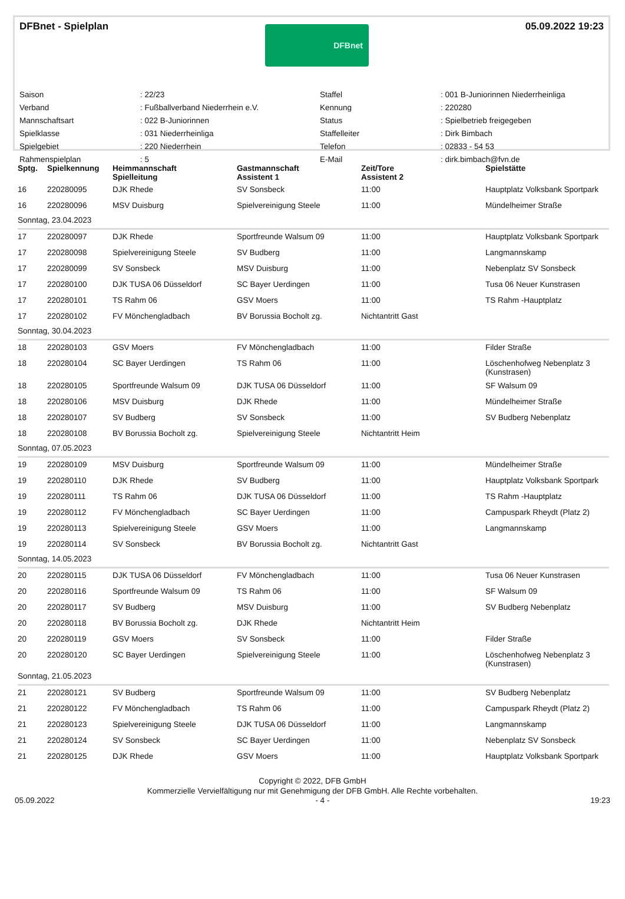DFBnet - Spielplan
DFBnet
05.09.2022 19:23
Saison: 22/23 Staffel: 001 B-Juniorinnen Niederrheinliga Verband: Fußballverband Niederrhein e.V. Kennung: 220280 Mannschaftsart: 022 B-Juniorinnen Status: Spielbetrieb freigegeben Spielklasse: 031 Niederrheinliga Staffelleiter: Dirk Bimbach Spielgebiet: 220 Niederrhein Telefon: 02833 - 54 53 Rahmenspielplan: 5 E-Mail: dirk.bimbach@fvn.de
| Sptg. | Spielkennung | Heimmannschaft Spielleitung | Gastmannschaft Assistent 1 | Zeit/Tore Assistent 2 | Spielstätte |
| --- | --- | --- | --- | --- | --- |
| 16 | 220280095 | DJK Rhede | SV Sonsbeck | 11:00 | Hauptplatz Volksbank Sportpark |
| 16 | 220280096 | MSV Duisburg | Spielvereinigung Steele | 11:00 | Mündelheimer Straße |
| Sonntag, 23.04.2023 | | | | | |
| 17 | 220280097 | DJK Rhede | Sportfreunde Walsum 09 | 11:00 | Hauptplatz Volksbank Sportpark |
| 17 | 220280098 | Spielvereinigung Steele | SV Budberg | 11:00 | Langmannskamp |
| 17 | 220280099 | SV Sonsbeck | MSV Duisburg | 11:00 | Nebenplatz SV Sonsbeck |
| 17 | 220280100 | DJK TUSA 06 Düsseldorf | SC Bayer Uerdingen | 11:00 | Tusa 06 Neuer Kunstrasen |
| 17 | 220280101 | TS Rahm 06 | GSV Moers | 11:00 | TS Rahm -Hauptplatz |
| 17 | 220280102 | FV Mönchengladbach | BV Borussia Bocholt zg. | Nichtantritt Gast | |
| Sonntag, 30.04.2023 | | | | | |
| 18 | 220280103 | GSV Moers | FV Mönchengladbach | 11:00 | Filder Straße |
| 18 | 220280104 | SC Bayer Uerdingen | TS Rahm 06 | 11:00 | Löschenhofweg Nebenplatz 3 (Kunstrasen) |
| 18 | 220280105 | Sportfreunde Walsum 09 | DJK TUSA 06 Düsseldorf | 11:00 | SF Walsum 09 |
| 18 | 220280106 | MSV Duisburg | DJK Rhede | 11:00 | Mündelheimer Straße |
| 18 | 220280107 | SV Budberg | SV Sonsbeck | 11:00 | SV Budberg Nebenplatz |
| 18 | 220280108 | BV Borussia Bocholt zg. | Spielvereinigung Steele | Nichtantritt Heim | |
| Sonntag, 07.05.2023 | | | | | |
| 19 | 220280109 | MSV Duisburg | Sportfreunde Walsum 09 | 11:00 | Mündelheimer Straße |
| 19 | 220280110 | DJK Rhede | SV Budberg | 11:00 | Hauptplatz Volksbank Sportpark |
| 19 | 220280111 | TS Rahm 06 | DJK TUSA 06 Düsseldorf | 11:00 | TS Rahm -Hauptplatz |
| 19 | 220280112 | FV Mönchengladbach | SC Bayer Uerdingen | 11:00 | Campuspark Rheydt (Platz 2) |
| 19 | 220280113 | Spielvereinigung Steele | GSV Moers | 11:00 | Langmannskamp |
| 19 | 220280114 | SV Sonsbeck | BV Borussia Bocholt zg. | Nichtantritt Gast | |
| Sonntag, 14.05.2023 | | | | | |
| 20 | 220280115 | DJK TUSA 06 Düsseldorf | FV Mönchengladbach | 11:00 | Tusa 06 Neuer Kunstrasen |
| 20 | 220280116 | Sportfreunde Walsum 09 | TS Rahm 06 | 11:00 | SF Walsum 09 |
| 20 | 220280117 | SV Budberg | MSV Duisburg | 11:00 | SV Budberg Nebenplatz |
| 20 | 220280118 | BV Borussia Bocholt zg. | DJK Rhede | Nichtantritt Heim | |
| 20 | 220280119 | GSV Moers | SV Sonsbeck | 11:00 | Filder Straße |
| 20 | 220280120 | SC Bayer Uerdingen | Spielvereinigung Steele | 11:00 | Löschenhofweg Nebenplatz 3 (Kunstrasen) |
| Sonntag, 21.05.2023 | | | | | |
| 21 | 220280121 | SV Budberg | Sportfreunde Walsum 09 | 11:00 | SV Budberg Nebenplatz |
| 21 | 220280122 | FV Mönchengladbach | TS Rahm 06 | 11:00 | Campuspark Rheydt (Platz 2) |
| 21 | 220280123 | Spielvereinigung Steele | DJK TUSA 06 Düsseldorf | 11:00 | Langmannskamp |
| 21 | 220280124 | SV Sonsbeck | SC Bayer Uerdingen | 11:00 | Nebenplatz SV Sonsbeck |
| 21 | 220280125 | DJK Rhede | GSV Moers | 11:00 | Hauptplatz Volksbank Sportpark |
Copyright © 2022, DFB GmbH
Kommerzielle Vervielfältigung nur mit Genehmigung der DFB GmbH. Alle Rechte vorbehalten.
05.09.2022 - 4 - 19:23